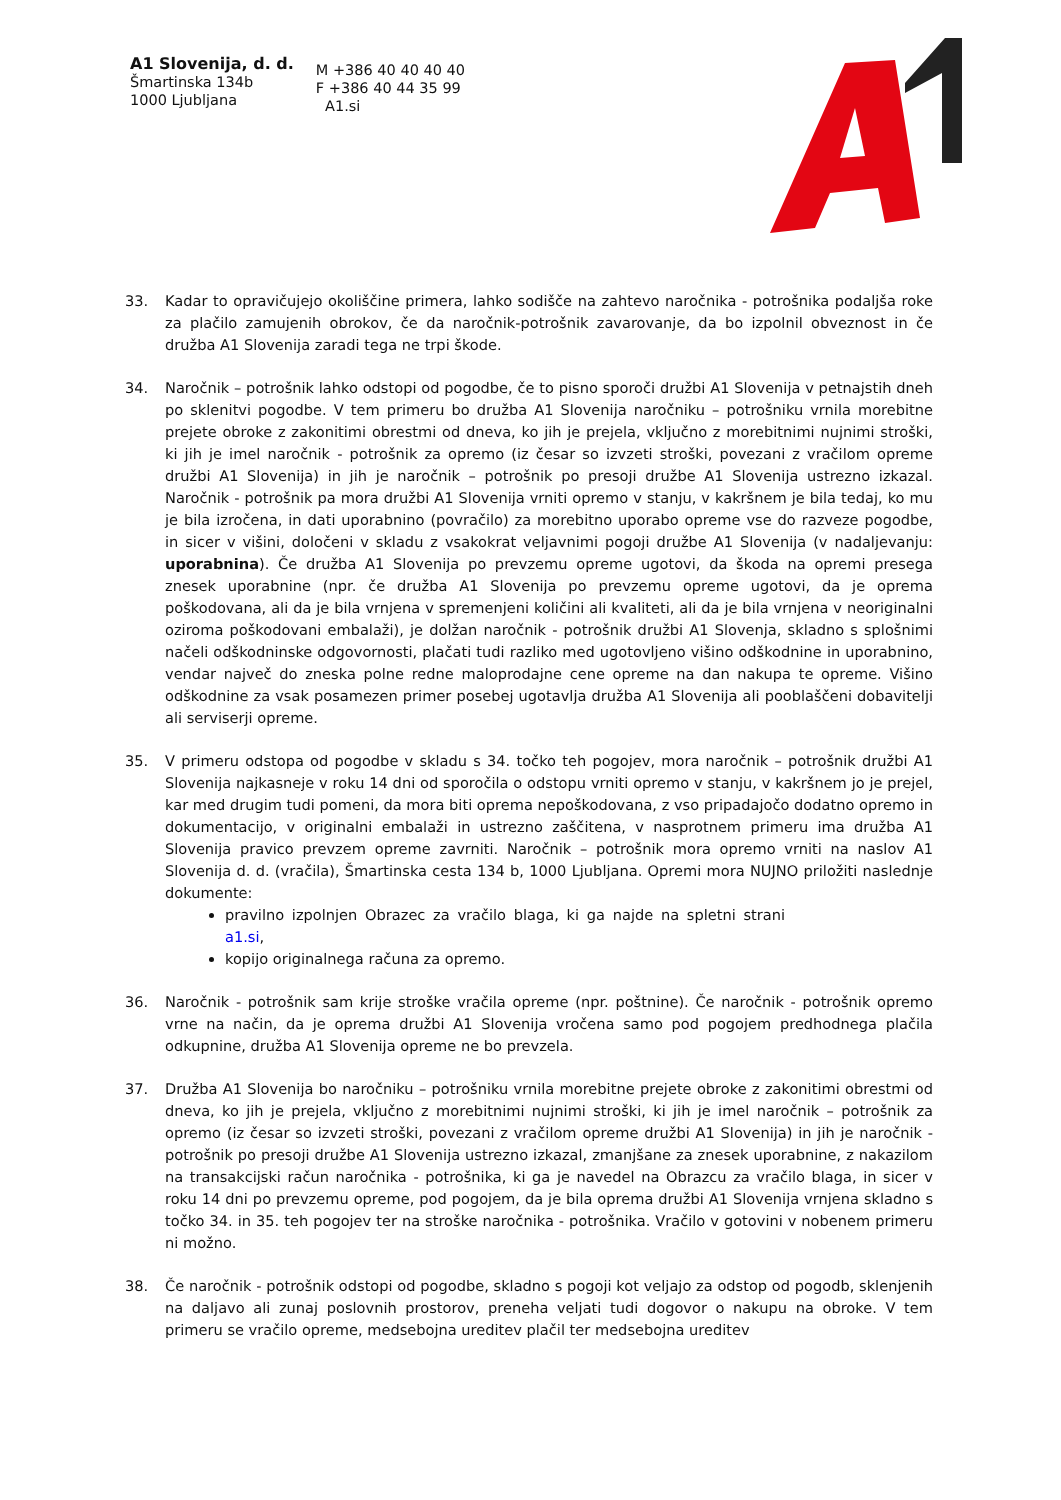A1 Slovenija, d. d.
Šmartinska 134b
1000 Ljubljana
M +386 40 40 40 40
F +386 40 44 35 99
A1.si
33. Kadar to opravičujejo okoliščine primera, lahko sodišče na zahtevo naročnika - potrošnika podaljša roke za plačilo zamujenih obrokov, če da naročnik-potrošnik zavarovanje, da bo izpolnil obveznost in če družba A1 Slovenija zaradi tega ne trpi škode.
34. Naročnik – potrošnik lahko odstopi od pogodbe, če to pisno sporoči družbi A1 Slovenija v petnajstih dneh po sklenitvi pogodbe. V tem primeru bo družba A1 Slovenija naročniku – potrošniku vrnila morebitne prejete obroke z zakonitimi obrestmi od dneva, ko jih je prejela, vključno z morebitnimi nujnimi stroški, ki jih je imel naročnik - potrošnik za opremo (iz česar so izvzeti stroški, povezani z vračilom opreme družbi A1 Slovenija) in jih je naročnik – potrošnik po presoji družbe A1 Slovenija ustrezno izkazal. Naročnik - potrošnik pa mora družbi A1 Slovenija vrniti opremo v stanju, v kakršnem je bila tedaj, ko mu je bila izročena, in dati uporabnino (povračilo) za morebitno uporabo opreme vse do razveze pogodbe, in sicer v višini, določeni v skladu z vsakokrat veljavnimi pogoji družbe A1 Slovenija (v nadaljevanju: uporabnina). Če družba A1 Slovenija po prevzemu opreme ugotovi, da škoda na opremi presega znesek uporabnine (npr. če družba A1 Slovenija po prevzemu opreme ugotovi, da je oprema poškodovana, ali da je bila vrnjena v spremenjeni količini ali kvaliteti, ali da je bila vrnjena v neoriginalni oziroma poškodovani embalaži), je dolžan naročnik - potrošnik družbi A1 Slovenja, skladno s splošnimi načeli odškodninske odgovornosti, plačati tudi razliko med ugotovljeno višino odškodnine in uporabnino, vendar največ do zneska polne redne maloprodajne cene opreme na dan nakupa te opreme. Višino odškodnine za vsak posamezen primer posebej ugotavlja družba A1 Slovenija ali pooblaščeni dobavitelji ali serviserji opreme.
35. V primeru odstopa od pogodbe v skladu s 34. točko teh pogojev, mora naročnik – potrošnik družbi A1 Slovenija najkasneje v roku 14 dni od sporočila o odstopu vrniti opremo v stanju, v kakršnem jo je prejel, kar med drugim tudi pomeni, da mora biti oprema nepoškodovana, z vso pripadajočo dodatno opremo in dokumentacijo, v originalni embalaži in ustrezno zaščitena, v nasprotnem primeru ima družba A1 Slovenija pravico prevzem opreme zavrniti. Naročnik – potrošnik mora opremo vrniti na naslov A1 Slovenija d. d. (vračila), Šmartinska cesta 134 b, 1000 Ljubljana. Opremi mora NUJNO priložiti naslednje dokumente:
pravilno izpolnjen Obrazec za vračilo blaga, ki ga najde na spletni strani a1.si,
kopijo originalnega računa za opremo.
36. Naročnik - potrošnik sam krije stroške vračila opreme (npr. poštnine). Če naročnik - potrošnik opremo vrne na način, da je oprema družbi A1 Slovenija vročena samo pod pogojem predhodnega plačila odkupnine, družba A1 Slovenija opreme ne bo prevzela.
37. Družba A1 Slovenija bo naročniku – potrošniku vrnila morebitne prejete obroke z zakonitimi obrestmi od dneva, ko jih je prejela, vključno z morebitnimi nujnimi stroški, ki jih je imel naročnik – potrošnik za opremo (iz česar so izvzeti stroški, povezani z vračilom opreme družbi A1 Slovenija) in jih je naročnik - potrošnik po presoji družbe A1 Slovenija ustrezno izkazal, zmanjšane za znesek uporabnine, z nakazilom na transakcijski račun naročnika - potrošnika, ki ga je navedel na Obrazcu za vračilo blaga, in sicer v roku 14 dni po prevzemu opreme, pod pogojem, da je bila oprema družbi A1 Slovenija vrnjena skladno s točko 34. in 35. teh pogojev ter na stroške naročnika - potrošnika. Vračilo v gotovini v nobenem primeru ni možno.
38. Če naročnik - potrošnik odstopi od pogodbe, skladno s pogoji kot veljajo za odstop od pogodb, sklenjenih na daljavo ali zunaj poslovnih prostorov, preneha veljati tudi dogovor o nakupu na obroke. V tem primeru se vračilo opreme, medsebojna ureditev plačil ter medsebojna ureditev